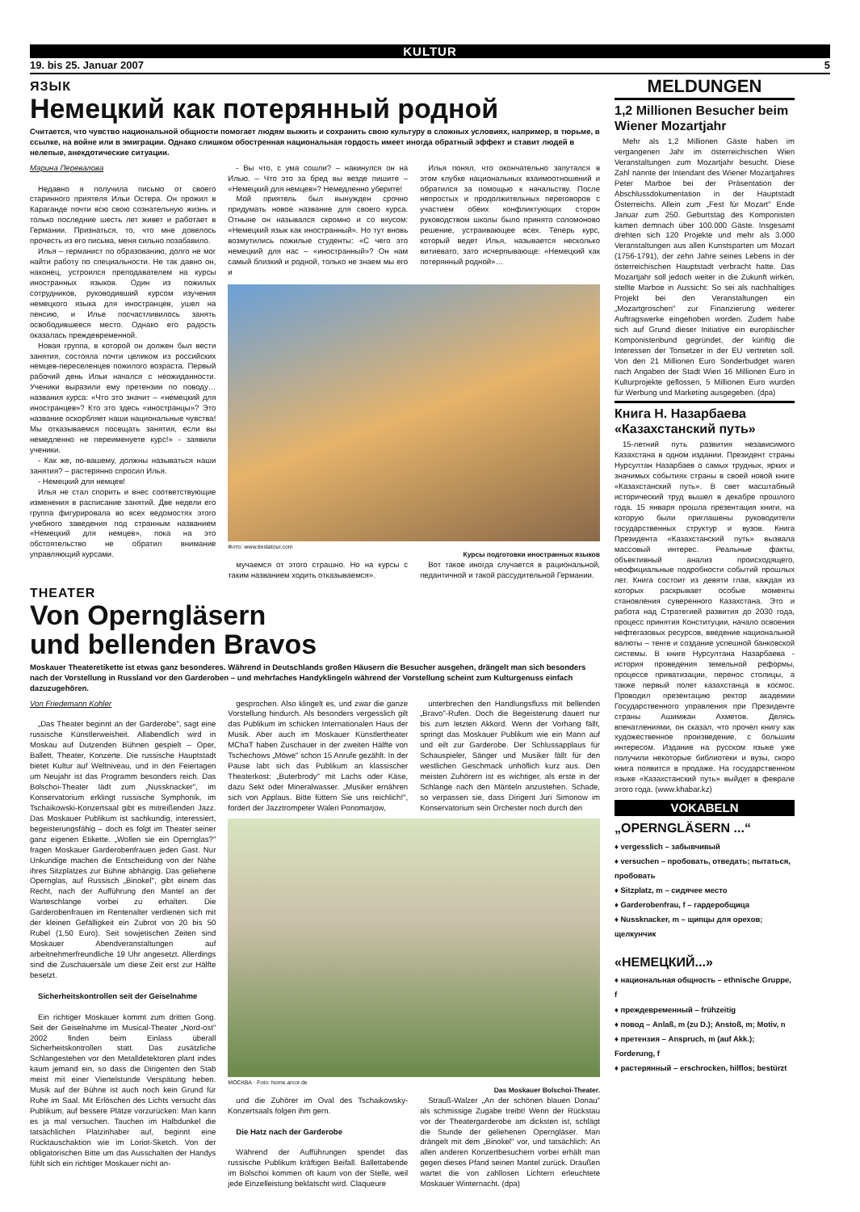KULTUR
19. bis 25. Januar 2007 5
ЯЗЫК
Немецкий как потерянный родной
Считается, что чувство национальной общности помогает людям выжить и сохранить свою культуру в сложных условиях, например, в тюрьме, в ссылке, на войне или в эмиграции. Однако слишком обостренная национальная гордость имеет иногда обратный эффект и ставит людей в нелепые, анекдотические ситуации.
Марина Перевалова
Недавно я получила письмо от своего старинного приятеля Ильи Остера. Он прожил в Караганде почти всю свою сознательную жизнь и только последние шесть лет живет и работает в Германии. Признаться, то, что мне довелось прочесть из его письма, меня сильно позабавило.
Илья – германист по образованию, долго не мог найти работу по специальности. Не так давно он, наконец, устроился преподавателем на курсы иностранных языков. Один из пожилых сотрудников, руководивший курсом изучения немецкого языка для иностранцев, ушел на пенсию, и Илье посчастливилось занять освободившееся место. Однако его радость оказалась преждевременной.
Новая группа, в которой он должен был вести занятия, состояла почти целиком из российских немцев-переселенцев пожилого возраста. Первый рабочий день Ильи начался с неожиданности. Ученики выразили ему претензии по поводу… названия курса: «Что это значит – «немецкий для иностранцев»? Кто это здесь «иностранцы»? Это название оскорбляет наши национальные чувства! Мы отказываемся посещать занятия, если вы немедленно не переименуете курс!» - заявили ученики.
- Как же, по-вашему, должны называться наши занятия? – растерянно спросил Илья.
- Немецкий для немцев!
Илья не стал спорить и внес соответствующие изменения в расписание занятий. Две недели его группа фигурировала во всех ведомостях этого учебного заведения под странным названием «Немецкий для немцев», пока на это обстоятельство не обратил внимание управляющий курсами.
- Вы что, с ума сошли? – накинулся он на Илью. – Что это за бред вы везде пишите – «Немецкий для немцев»? Немедленно уберите!
Мой приятель был вынужден срочно придумать новое название для своего курса. Отныне он назывался скромно и со вкусом: «Немецкий язык как иностранный». Но тут вновь возмутились пожилые студенты: «С чего это немецкий для нас – «иностранный»? Он нам самый близкий и родной, только не знаем мы его и
Илья понял, что окончательно запутался в этом клубке национальных взаимоотношений и обратился за помощью к начальству. После непростых и продолжительных переговоров с участием обеих конфликтующих сторон руководством школы было принято соломоново решение, устраивающее всех. Теперь курс, который ведет Илья, называется несколько витиевато, зато исчерпывающе: «Немецкий как потерянный родной»…
Фото: www.tiestatour.com
Курсы подготовки иностранных языков
мучаемся от этого страшно. Но на курсы с таким названием ходить отказываемся».
Вот такое иногда случается в рациональной, педантичной и такой рассудительной Германии.
THEATER
Von Operngläsern
und bellenden Bravos
Moskauer Theateretikette ist etwas ganz besonderes. Während in Deutschlands großen Häusern die Besucher ausgehen, drängelt man sich besonders nach der Vorstellung in Russland vor den Garderoben – und mehrfaches Handyklingeln während der Vorstellung scheint zum Kulturgenuss einfach dazuzugehören.
Von Friedemann Kohler
„Das Theater beginnt an der Garderobe", sagt eine russische Künstlerweisheit. Allabendlich wird in Moskau auf Dutzenden Bühnen gespielt – Oper, Ballett, Theater, Konzerte. Die russische Hauptstadt bietet Kultur auf Weltniveau, und in den Feiertagen um Neujahr ist das Programm besonders reich. Das Bolschoi-Theater lädt zum „Nussknacker", im Konservatorium erklingt russische Symphonik, im Tschaikowski-Konzertsaal gibt es mitreißenden Jazz. Das Moskauer Publikum ist sachkundig, interessiert, begeisterungsfähig – doch es folgt im Theater seiner ganz eigenen Etikette. „Wollen sie ein Opernglas?" fragen Moskauer Garderobenfrauen jeden Gast. Nur Unkundige machen die Entscheidung von der Nähe ihres Sitzplatzes zur Bühne abhängig. Das geliehene Opernglas, auf Russisch „Binokel", gibt einem das Recht, nach der Aufführung den Mantel an der Warteschlange vorbei zu erhalten. Die Garderobenfrauen im Rentenalter verdienen sich mit der kleinen Gefälligkeit ein Zubrot von 20 bis 50 Rubel (1,50 Euro). Seit sowjetischen Zeiten sind Moskauer Abendveranstaltungen auf arbeitnehmerfreundliche 19 Uhr angesetzt. Allerdings sind die Zuschauersäle um diese Zeit erst zur Hälfte besetzt.
Sicherheitskontrollen seit der Geiselnahme
Ein richtiger Moskauer kommt zum dritten Gong. Seit der Geiselnahme im Musical-Theater „Nord-ost" 2002 finden beim Einlass überall Sicherheitskontrollen statt. Das zusätzliche Schlangestehen vor den Metalldetektoren plant indes kaum jemand ein, so dass die Dirigenten den Stab meist mit einer Viertelstunde Verspätung heben. Musik auf der Bühne ist auch noch kein Grund für Ruhe im Saal. Mit Erlöschen des Lichts versucht das Publikum, auf bessere Plätze vorzurücken: Man kann es ja mal versuchen. Tauchen im Halbdunkel die tatsächlichen Platzinhaber auf, beginnt eine Rücktauschaktion wie im Loriot-Sketch. Von der obligatorischen Bitte um das Ausschalten der Handys fühlt sich ein richtiger Moskauer nicht an-
gesprochen. Also klingelt es, und zwar die ganze Vorstellung hindurch. Als besonders vergesslich gilt das Publikum im schicken Internationalen Haus der Musik. Aber auch im Moskauer Künstlertheater MChaT haben Zuschauer in der zweiten Hälfte von Tschechows „Möwe" schon 15 Anrufe gezählt. In der Pause labt sich das Publikum an klassischer Theaterkost: „Buterbrody" mit Lachs oder Käse, dazu Sekt oder Mineralwasser. „Musiker ernähren sich von Applaus. Bitte füttern Sie uns reichlich!", fordert der Jazztrompeter Waleri Ponomarjow,
unterbrechen den Handlungsfluss mit bellenden „Bravo"-Rufen. Doch die Begeisterung dauert nur bis zum letzten Akkord. Wenn der Vorhang fällt, springt das Moskauer Publikum wie ein Mann auf und eilt zur Garderobe. Der Schlussapplaus für Schauspieler, Sänger und Musiker fällt für den westlichen Geschmack unhöflich kurz aus. Den meisten Zuhörern ist es wichtiger, als erste in der Schlange nach den Mänteln anzustehen. Schade, so verpassen sie, dass Dirigent Juri Simonow im Konservatorium sein Orchester noch durch den
МОСКВА · Foto: home.arcor.de
Das Moskauer Bolschoi-Theater.
und die Zuhörer im Oval des Tschaikowsky-Konzertsaals folgen ihm gern.
Die Hatz nach der Garderobe
Während der Aufführungen spendet das russische Publikum kräftigen Beifall. Ballettabende im Bolschoi kommen oft kaum von der Stelle, weil jede Einzelleistung beklatscht wird. Claqueure
Strauß-Walzer „An der schönen blauen Donau" als schmissige Zugabe treibt! Wenn der Rückstau vor der Theatergarderobe am dicksten ist, schlägt die Stunde der geliehenen Operngläser. Man drängelt mit dem „Binokel" vor, und tatsächlich: An allen anderen Konzertbesuchern vorbei erhält man gegen dieses Pfand seinen Mantel zurück. Draußen wartet die von zahllosen Lichtern erleuchtete Moskauer Winternacht. (dpa)
MELDUNGEN
1,2 Millionen Besucher beim Wiener Mozartjahr
Mehr als 1,2 Millionen Gäste haben im vergangenen Jahr im österreichischen Wien Veranstaltungen zum Mozartjahr besucht. Diese Zahl nannte der Intendant des Wiener Mozartjahres Peter Marboe bei der Präsentation der Abschlussdokumentation in der Hauptstadt Österreichs. Allein zum „Fest für Mozart" Ende Januar zum 250. Geburtstag des Komponisten kamen demnach über 100.000 Gäste. Insgesamt drehten sich 120 Projekte und mehr als 3.000 Veranstaltungen aus allen Kunstsparten um Mozart (1756-1791), der zehn Jahre seines Lebens in der österreichischen Hauptstadt verbracht hatte. Das Mozartjahr soll jedoch weiter in die Zukunft wirken, stellte Marboe in Aussicht: So sei als nachhaltiges Projekt bei den Veranstaltungen ein „Mozartgroschen" zur Finanzierung weiterer Auftragswerke eingehoben worden. Zudem habe sich auf Grund dieser Initiative ein europäischer Komponistenbund gegründet, der künftig die Interessen der Tonsetzer in der EU vertreten soll. Von den 21 Millionen Euro Sonderbudget waren nach Angaben der Stadt Wien 16 Millionen Euro in Kulturprojekte geflossen, 5 Millionen Euro wurden für Werbung und Marketing ausgegeben. (dpa)
Книга Н. Назарбаева «Казахстанский путь»
15-летний путь развития независимого Казахстана в одном издании. Президент страны Нурсултан Назарбаев о самых трудных, ярких и значимых событиях страны в своей новой книге «Казахстанский путь». В свет масштабный исторический труд вышел в декабре прошлого года. 15 января прошла презентация книги, на которую были приглашены руководители государственных структур и вузов. Книга Президента «Казахстанский путь» вызвала массовый интерес. Реальные факты, объективный анализ происходящего, неофициальные подробности событий прошлых лет. Книга состоит из девяти глав, каждая из которых раскрывает особые моменты становления суверенного Казахстана. Это и работа над Стратегией развития до 2030 года, процесс принятия Конституции, начало освоения нефтегазовых ресурсов, введение национальной валюты – тенге и создание успешной банковской системы. В книге Нурсултана Назарбаева - история проведения земельной реформы, процессе приватизации, перенос столицы, а также первый полет казахстанца в космос. Проводил презентацию ректор академии Государственного управления при Президенте страны Ашимжан Ахметов. Делясь впечатлениями, он сказал, что прочел книгу как художественное произведение, с большим интересом. Издание на русском языке уже получили некоторые библиотеки и вузы, скоро книга появится в продаже. На государственном языке «Казахстанский путь» выйдет в феврале этого года. (www.khabar.kz)
VOKABELN
„OPERNGLÄSERN ...“
♦ vergesslich – забывчивый
♦ versuchen – пробовать, отведать; пытаться, пробовать
♦ Sitzplatz, m – сидячее место
♦ Garderobenfrau, f – гардеробщица
♦ Nussknacker, m – щипцы для орехов; щелкунчик
«НЕМЕЦКИЙ...»
♦ национальная общность – ethnische Gruppe, f
♦ преждевременный – frühzeitig
♦ повод – Anlaß, m (zu D.); Anstoß, m; Motiv, n
♦ претензия – Anspruch, m (auf Akk.); Forderung, f
♦ растерянный – erschrocken, hilflos; bestürzt